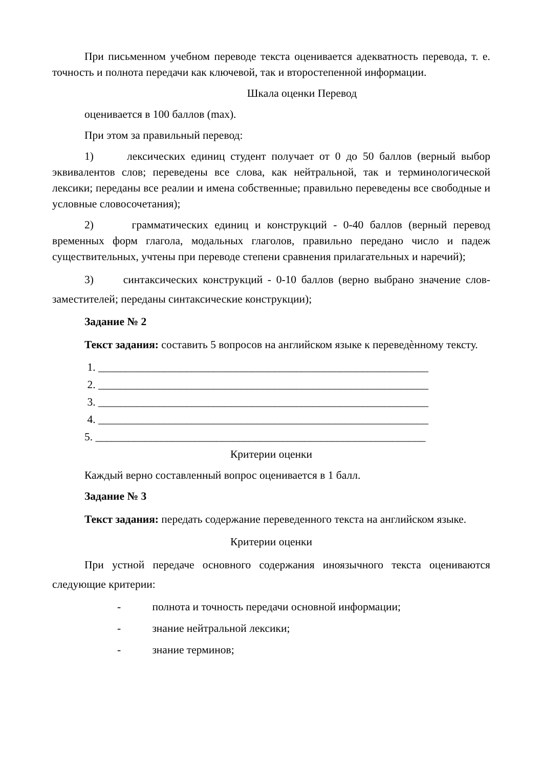При письменном учебном переводе текста оценивается адекватность перевода, т. е. точность и полнота передачи как ключевой, так и второстепенной информации.
Шкала оценки Перевод
оценивается в 100 баллов (max).
При этом за правильный перевод:
1) лексических единиц студент получает от 0 до 50 баллов (верный выбор эквивалентов слов; переведены все слова, как нейтральной, так и терминологической лексики; переданы все реалии и имена собственные; правильно переведены все свободные и условные словосочетания);
2) грамматических единиц и конструкций - 0-40 баллов (верный перевод временных форм глагола, модальных глаголов, правильно передано число и падеж существительных, учтены при переводе степени сравнения прилагательных и наречий);
3) синтаксических конструкций - 0-10 баллов (верно выбрано значение слов-заместителей; переданы синтаксические конструкции);
Задание № 2
Текст задания: составить 5 вопросов на английском языке к переведѐнному тексту.
1. ____________________________________________________________
2. ____________________________________________________________
3. ____________________________________________________________
4. ____________________________________________________________
5. ____________________________________________________________
Критерии оценки
Каждый верно составленный вопрос оценивается в 1 балл.
Задание № 3
Текст задания: передать содержание переведенного текста на английском языке.
Критерии оценки
При устной передаче основного содержания иноязычного текста оцениваются следующие критерии:
- полнота и точность передачи основной информации;
- знание нейтральной лексики;
- знание терминов;